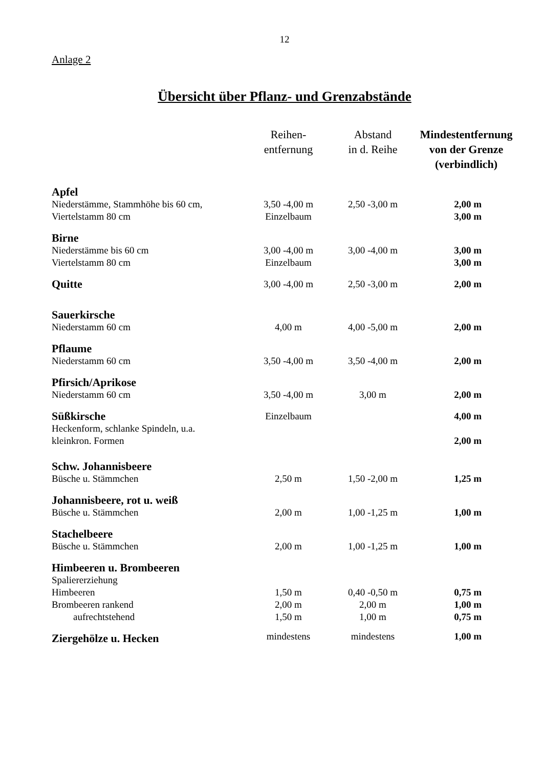12
Anlage 2
Übersicht über Pflanz- und Grenzabstände
| | Reihen- entfernung | Abstand in d. Reihe | Mindestentfernung von der Grenze (verbindlich) |
| --- | --- | --- | --- |
| Apfel | | | |
| Niederstämme, Stammhöhe bis 60 cm, | 3,50 -4,00 m | 2,50 -3,00 m | 2,00 m |
| Viertelstamm 80 cm | Einzelbaum | | 3,00 m |
| Birne | | | |
| Niederstämme bis 60 cm | 3,00 -4,00 m | 3,00 -4,00 m | 3,00 m |
| Viertelstamm 80 cm | Einzelbaum | | 3,00 m |
| Quitte | 3,00 -4,00 m | 2,50 -3,00 m | 2,00 m |
| Sauerkirsche | | | |
| Niederstamm 60 cm | 4,00 m | 4,00 -5,00 m | 2,00 m |
| Pflaume | | | |
| Niederstamm 60 cm | 3,50 -4,00 m | 3,50 -4,00 m | 2,00 m |
| Pfirsich/Aprikose | | | |
| Niederstamm 60 cm | 3,50 -4,00 m | 3,00 m | 2,00 m |
| Süßkirsche | Einzelbaum | | 4,00 m |
| Heckenform, schlanke Spindeln, u.a. kleinkron. Formen | | | 2,00 m |
| Schw. Johannisbeere | | | |
| Büsche u. Stämmchen | 2,50 m | 1,50 -2,00 m | 1,25 m |
| Johannisbeere, rot u. weiß | | | |
| Büsche u. Stämmchen | 2,00 m | 1,00 -1,25 m | 1,00 m |
| Stachelbeere | | | |
| Büsche u. Stämmchen | 2,00 m | 1,00 -1,25 m | 1,00 m |
| Himbeeren u. Brombeeren | | | |
| Spaliererziehung | | | |
| Himbeeren | 1,50 m | 0,40 -0,50 m | 0,75 m |
| Brombeeren rankend | 2,00 m | 2,00 m | 1,00 m |
| aufrechtstehend | 1,50 m | 1,00 m | 0,75 m |
| Ziergehölze u. Hecken | mindestens | mindestens | 1,00 m |